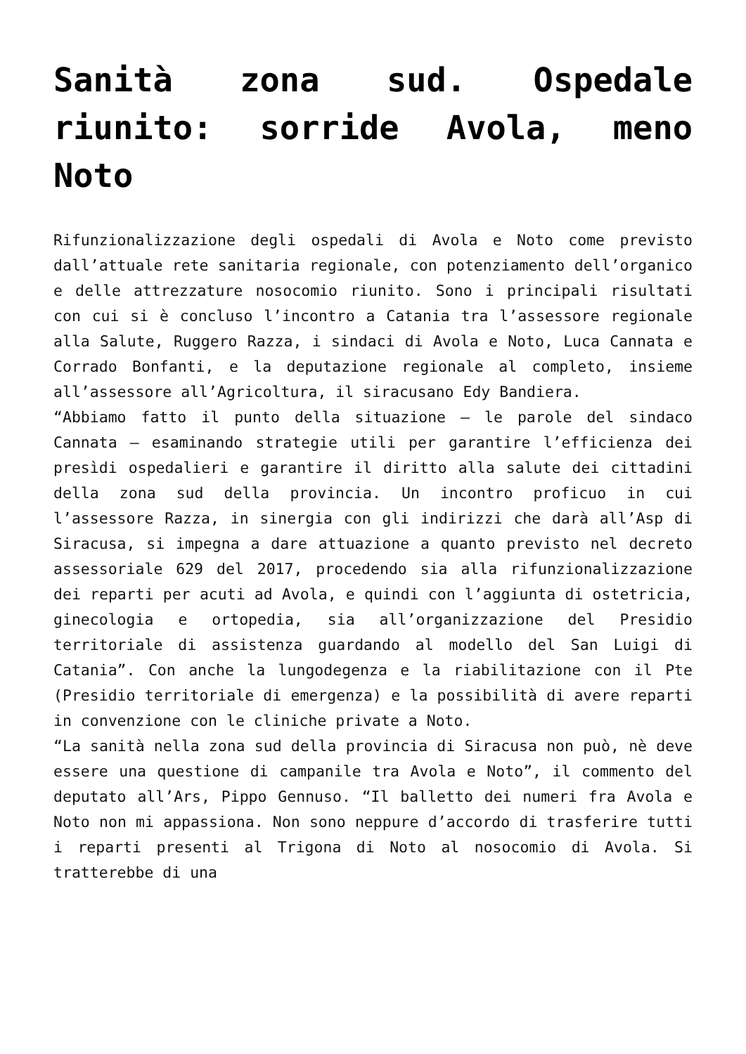Sanità zona sud. Ospedale riunito: sorride Avola, meno Noto
Rifunzionalizzazione degli ospedali di Avola e Noto come previsto dall’attuale rete sanitaria regionale, con potenziamento dell’organico e delle attrezzature nosocomio riunito. Sono i principali risultati con cui si è concluso l’incontro a Catania tra l’assessore regionale alla Salute, Ruggero Razza, i sindaci di Avola e Noto, Luca Cannata e Corrado Bonfanti, e la deputazione regionale al completo, insieme all’assessore all’Agricoltura, il siracusano Edy Bandiera.
“Abbiamo fatto il punto della situazione – le parole del sindaco Cannata – esaminando strategie utili per garantire l’efficienza dei presìdi ospedalieri e garantire il diritto alla salute dei cittadini della zona sud della provincia. Un incontro proficuo in cui l’assessore Razza, in sinergia con gli indirizzi che darà all’Asp di Siracusa, si impegna a dare attuazione a quanto previsto nel decreto assessoriale 629 del 2017, procedendo sia alla rifunzionalizzazione dei reparti per acuti ad Avola, e quindi con l’aggiunta di ostetricia, ginecologia e ortopedia, sia all’organizzazione del Presidio territoriale di assistenza guardando al modello del San Luigi di Catania”. Con anche la lungodegenza e la riabilitazione con il Pte (Presidio territoriale di emergenza) e la possibilità di avere reparti in convenzione con le cliniche private a Noto.
“La sanità nella zona sud della provincia di Siracusa non può, nè deve essere una questione di campanile tra Avola e Noto”, il commento del deputato all’Ars, Pippo Gennuso. “Il balletto dei numeri fra Avola e Noto non mi appassiona. Non sono neppure d’accordo di trasferire tutti i reparti presenti al Trigona di Noto al nosocomio di Avola. Si tratterebbe di una